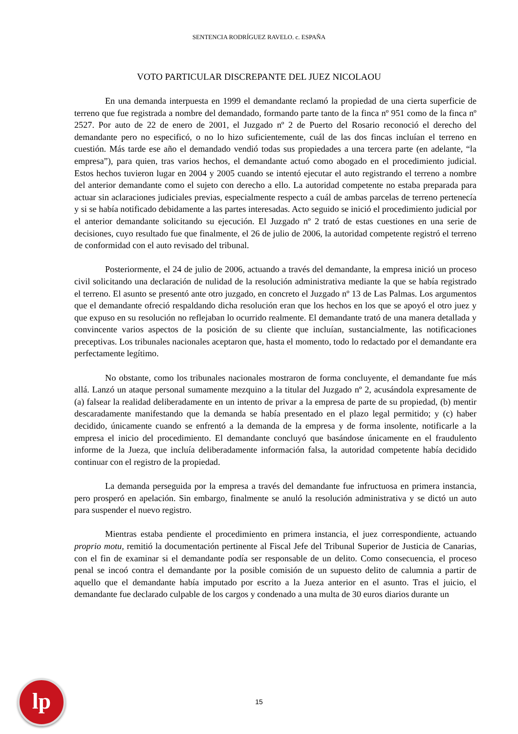SENTENCIA RODRÍGUEZ RAVELO. c. ESPAÑA
VOTO PARTICULAR DISCREPANTE DEL JUEZ NICOLAOU
En una demanda interpuesta en 1999 el demandante reclamó la propiedad de una cierta superficie de terreno que fue registrada a nombre del demandado, formando parte tanto de la finca nº 951 como de la finca nº 2527. Por auto de 22 de enero de 2001, el Juzgado nº 2 de Puerto del Rosario reconoció el derecho del demandante pero no especificó, o no lo hizo suficientemente, cuál de las dos fincas incluían el terreno en cuestión. Más tarde ese año el demandado vendió todas sus propiedades a una tercera parte (en adelante, “la empresa”), para quien, tras varios hechos, el demandante actuó como abogado en el procedimiento judicial. Estos hechos tuvieron lugar en 2004 y 2005 cuando se intentó ejecutar el auto registrando el terreno a nombre del anterior demandante como el sujeto con derecho a ello. La autoridad competente no estaba preparada para actuar sin aclaraciones judiciales previas, especialmente respecto a cuál de ambas parcelas de terreno pertenecía y si se había notificado debidamente a las partes interesadas. Acto seguido se inició el procedimiento judicial por el anterior demandante solicitando su ejecución. El Juzgado nº 2 trató de estas cuestiones en una serie de decisiones, cuyo resultado fue que finalmente, el 26 de julio de 2006, la autoridad competente registró el terreno de conformidad con el auto revisado del tribunal.
Posteriormente, el 24 de julio de 2006, actuando a través del demandante, la empresa inició un proceso civil solicitando una declaración de nulidad de la resolución administrativa mediante la que se había registrado el terreno. El asunto se presentó ante otro juzgado, en concreto el Juzgado nº 13 de Las Palmas. Los argumentos que el demandante ofreció respaldando dicha resolución eran que los hechos en los que se apoyó el otro juez y que expuso en su resolución no reflejaban lo ocurrido realmente. El demandante trató de una manera detallada y convincente varios aspectos de la posición de su cliente que incluían, sustancialmente, las notificaciones preceptivas. Los tribunales nacionales aceptaron que, hasta el momento, todo lo redactado por el demandante era perfectamente legítimo.
No obstante, como los tribunales nacionales mostraron de forma concluyente, el demandante fue más allá. Lanzó un ataque personal sumamente mezquino a la titular del Juzgado nº 2, acusándola expresamente de (a) falsear la realidad deliberadamente en un intento de privar a la empresa de parte de su propiedad, (b) mentir descaradamente manifestando que la demanda se había presentado en el plazo legal permitido; y (c) haber decidido, únicamente cuando se enfrentó a la demanda de la empresa y de forma insolente, notificarle a la empresa el inicio del procedimiento. El demandante concluyó que basándose únicamente en el fraudulento informe de la Jueza, que incluía deliberadamente información falsa, la autoridad competente había decidido continuar con el registro de la propiedad.
La demanda perseguida por la empresa a través del demandante fue infructuosa en primera instancia, pero prosperó en apelación. Sin embargo, finalmente se anuló la resolución administrativa y se dictó un auto para suspender el nuevo registro.
Mientras estaba pendiente el procedimiento en primera instancia, el juez correspondiente, actuando proprio motu, remitió la documentación pertinente al Fiscal Jefe del Tribunal Superior de Justicia de Canarias, con el fin de examinar si el demandante podía ser responsable de un delito. Como consecuencia, el proceso penal se incoó contra el demandante por la posible comisión de un supuesto delito de calumnia a partir de aquello que el demandante había imputado por escrito a la Jueza anterior en el asunto. Tras el juicio, el demandante fue declarado culpable de los cargos y condenado a una multa de 30 euros diarios durante un
15 lp